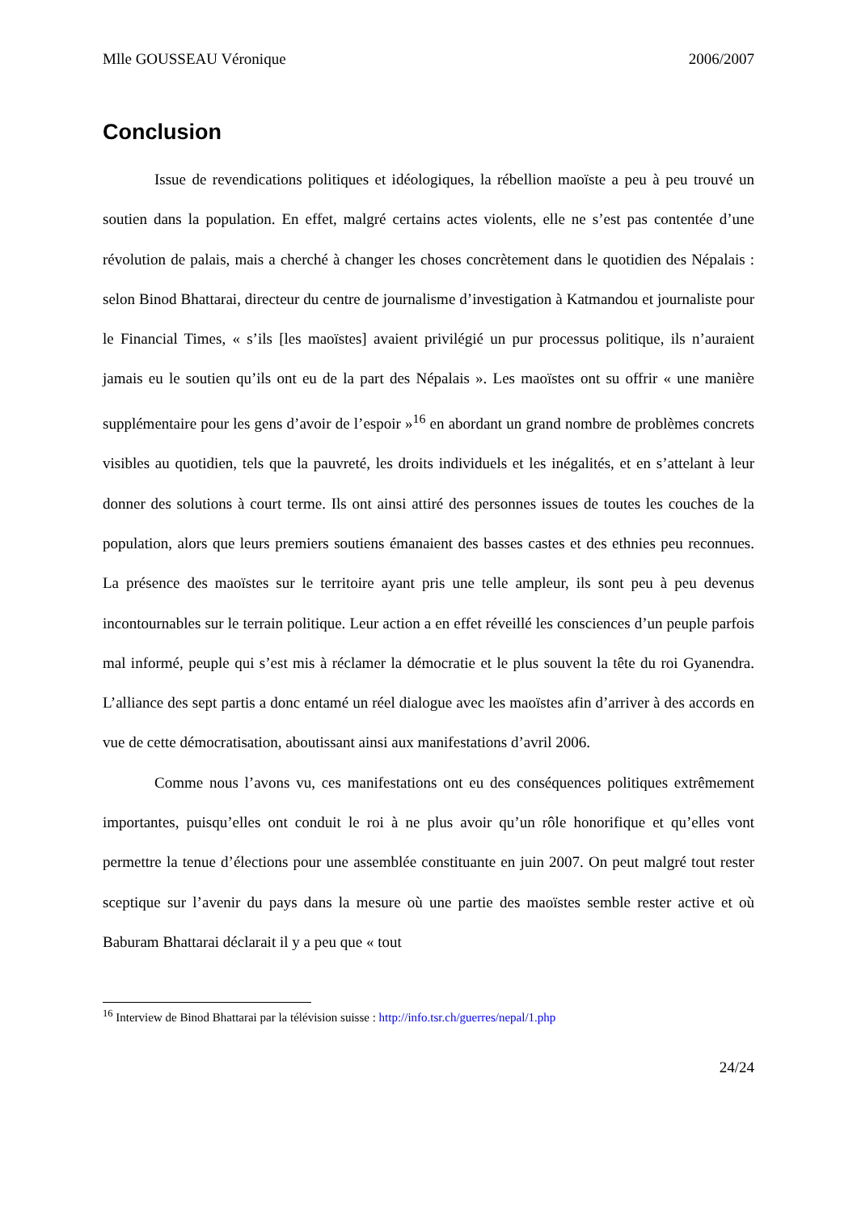Mlle GOUSSEAU Véronique 2006/2007
Conclusion
Issue de revendications politiques et idéologiques, la rébellion maoïste a peu à peu trouvé un soutien dans la population. En effet, malgré certains actes violents, elle ne s’est pas contentée d’une révolution de palais, mais a cherché à changer les choses concrètement dans le quotidien des Népalais : selon Binod Bhattarai, directeur du centre de journalisme d’investigation à Katmandou et journaliste pour le Financial Times, « s’ils [les maoïstes] avaient privilégié un pur processus politique, ils n’auraient jamais eu le soutien qu’ils ont eu de la part des Népalais ». Les maoïstes ont su offrir « une manière supplémentaire pour les gens d’avoir de l’espoir »<sup>16</sup> en abordant un grand nombre de problèmes concrets visibles au quotidien, tels que la pauvreté, les droits individuels et les inégalités, et en s’attelant à leur donner des solutions à court terme. Ils ont ainsi attiré des personnes issues de toutes les couches de la population, alors que leurs premiers soutiens émanaient des basses castes et des ethnies peu reconnues. La présence des maoïstes sur le territoire ayant pris une telle ampleur, ils sont peu à peu devenus incontournables sur le terrain politique. Leur action a en effet réveillé les consciences d’un peuple parfois mal informé, peuple qui s’est mis à réclamer la démocratie et le plus souvent la tête du roi Gyanendra. L’alliance des sept partis a donc entamé un réel dialogue avec les maoïstes afin d’arriver à des accords en vue de cette démocratisation, aboutissant ainsi aux manifestations d’avril 2006.
Comme nous l’avons vu, ces manifestations ont eu des conséquences politiques extrêmement importantes, puisqu’elles ont conduit le roi à ne plus avoir qu’un rôle honorifique et qu’elles vont permettre la tenue d’élections pour une assemblée constituante en juin 2007. On peut malgré tout rester sceptique sur l’avenir du pays dans la mesure où une partie des maoïstes semble rester active et où Baburam Bhattarai déclarait il y a peu que « tout
<sup>16</sup> Interview de Binod Bhattarai par la télévision suisse : http://info.tsr.ch/guerres/nepal/1.php
24/24